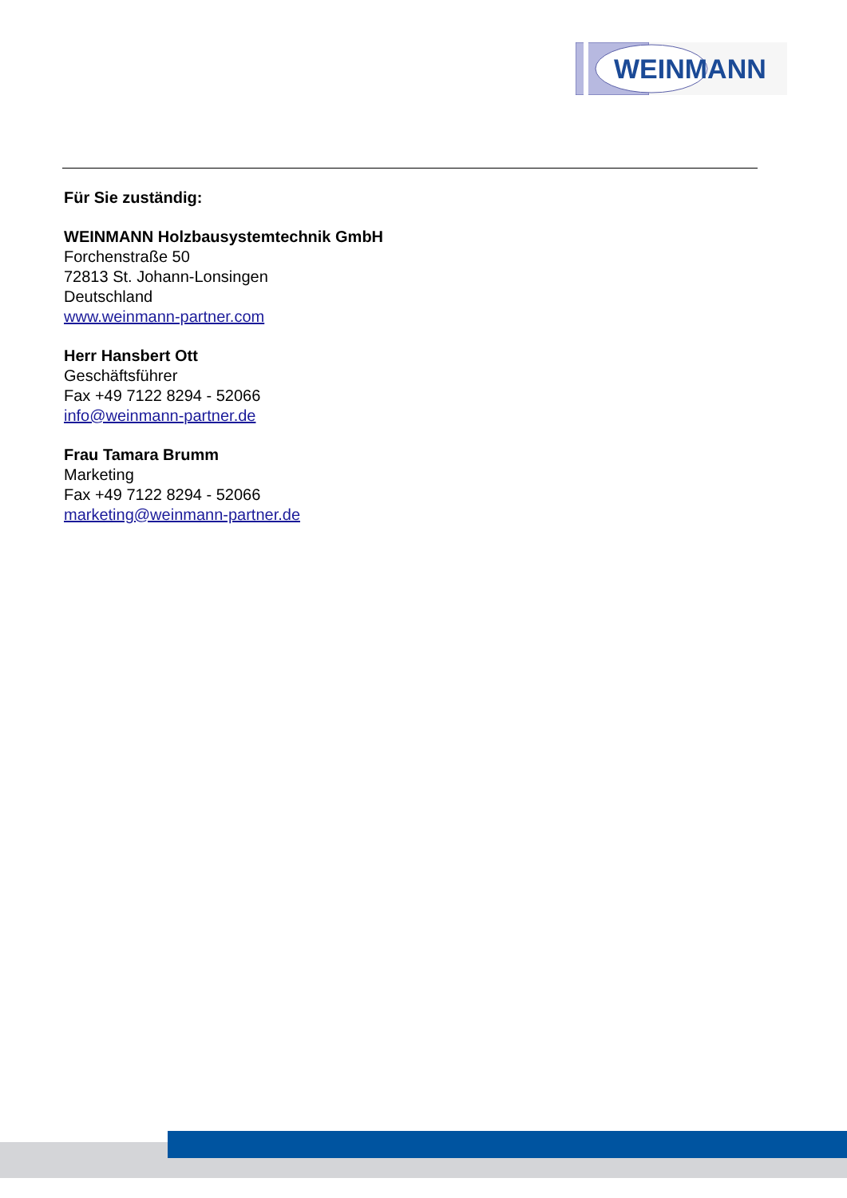WEINMANN
Für Sie zuständig:
WEINMANN Holzbausystemtechnik GmbH
Forchenstraße 50
72813 St. Johann-Lonsingen
Deutschland
www.weinmann-partner.com
Herr Hansbert Ott
Geschäftsführer
Fax +49 7122 8294 - 52066
info@weinmann-partner.de
Frau Tamara Brumm
Marketing
Fax +49 7122 8294 - 52066
marketing@weinmann-partner.de